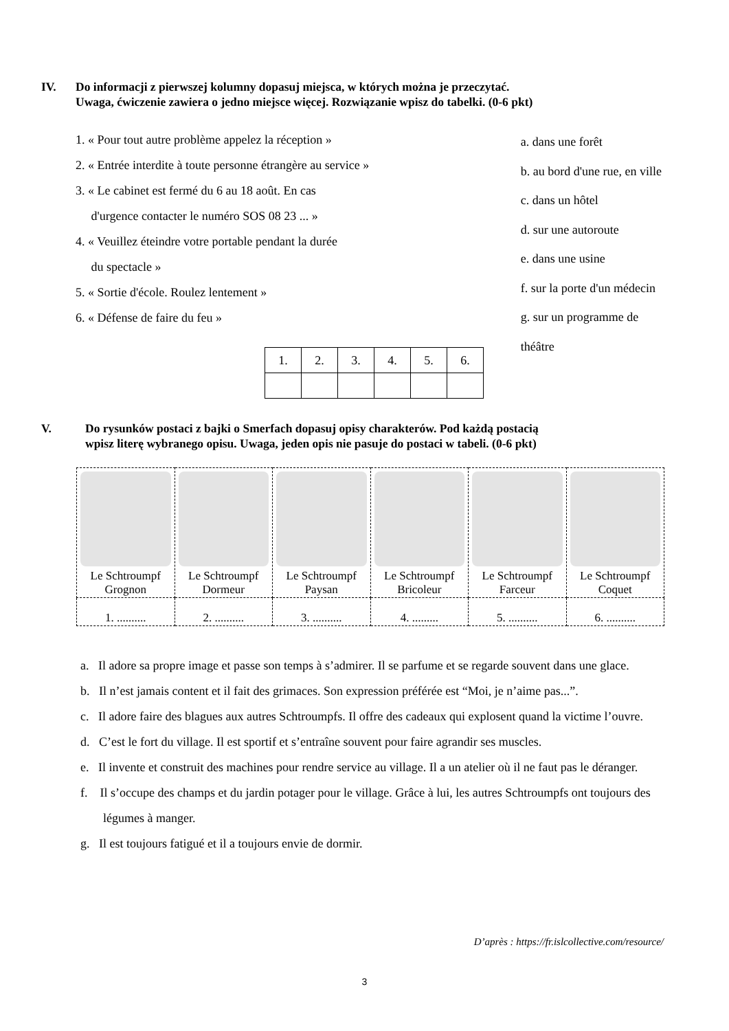IV. Do informacji z pierwszej kolumny dopasuj miejsca, w których można je przeczytać.
Uwaga, ćwiczenie zawiera o jedno miejsce więcej. Rozwiązanie wpisz do tabelki. (0-6 pkt)
1. « Pour tout autre problème appelez la réception »
2. « Entrée interdite à toute personne étrangère au service »
3. « Le cabinet est fermé du 6 au 18 août. En cas
d'urgence contacter le numéro SOS 08 23 ... »
4. « Veuillez éteindre votre portable pendant la durée
du spectacle »
5. « Sortie d'école. Roulez lentement »
6. « Défense de faire du feu »
a. dans une forêt
b. au bord d'une rue, en ville
c. dans un hôtel
d. sur une autoroute
e. dans une usine
f. sur la porte d'un médecin
g. sur un programme de théâtre
| 1. | 2. | 3. | 4. | 5. | 6. |
V. Do rysunków postaci z bajki o Smerfach dopasuj opisy charakterów. Pod każdą postacią
wpisz literę wybranego opisu. Uwaga, jeden opis nie pasuje do postaci w tabeli. (0-6 pkt)
| Le Schtroumpf Grognon | Le Schtroumpf Dormeur | Le Schtroumpf Paysan | Le Schtroumpf Bricoleur | Le Schtroumpf Farceur | Le Schtroumpf Coquet |
| 1. .......... | 2. .......... | 3. .......... | 4. ......... | 5. .......... | 6. .......... |
a. Il adore sa propre image et passe son temps à s’admirer. Il se parfume et se regarde souvent dans une glace.
b. Il n’est jamais content et il fait des grimaces. Son expression préférée est “Moi, je n’aime pas...”.
c. Il adore faire des blagues aux autres Schtroumpfs. Il offre des cadeaux qui explosent quand la victime l’ouvre.
d. C’est le fort du village. Il est sportif et s’entraîne souvent pour faire agrandir ses muscles.
e. Il invente et construit des machines pour rendre service au village. Il a un atelier où il ne faut pas le déranger.
f. Il s’occupe des champs et du jardin potager pour le village. Grâce à lui, les autres Schtroumpfs ont toujours des légumes à manger.
g. Il est toujours fatigué et il a toujours envie de dormir.
D’après : https://fr.islcollective.com/resource/
3